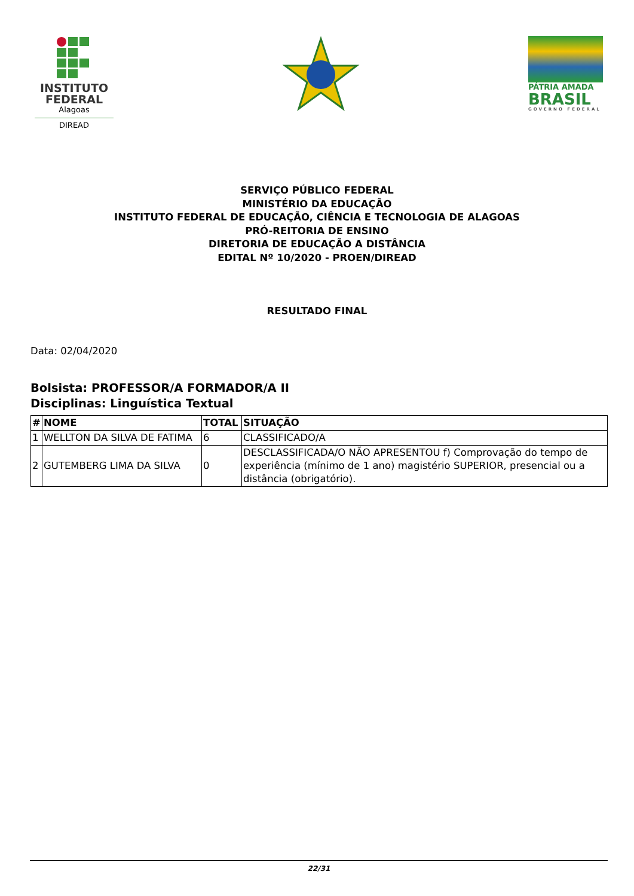INSTITUTO FEDERAL
Alagoas
DIREAD
PÁTRIA AMADA
BRASIL
GOVERNO FEDERAL
SERVIÇO PÚBLICO FEDERAL
MINISTÉRIO DA EDUCAÇÃO
INSTITUTO FEDERAL DE EDUCAÇÃO, CIÊNCIA E TECNOLOGIA DE ALAGOAS
PRÓ-REITORIA DE ENSINO
DIRETORIA DE EDUCAÇÃO A DISTÂNCIA
EDITAL Nº 10/2020 - PROEN/DIREAD
RESULTADO FINAL
Data: 02/04/2020
Bolsista: PROFESSOR/A FORMADOR/A II
Disciplinas: Linguística Textual
| # | NOME | TOTAL | SITUAÇÃO |
| --- | --- | --- | --- |
| 1 | WELLTON DA SILVA DE FATIMA | 6 | CLASSIFICADO/A |
| 2 | GUTEMBERG LIMA DA SILVA | 0 | DESCLASSIFICADA/O NÃO APRESENTOU f) Comprovação do tempo de experiência (mínimo de 1 ano) magistério SUPERIOR, presencial ou a distância (obrigatório). |
22/31